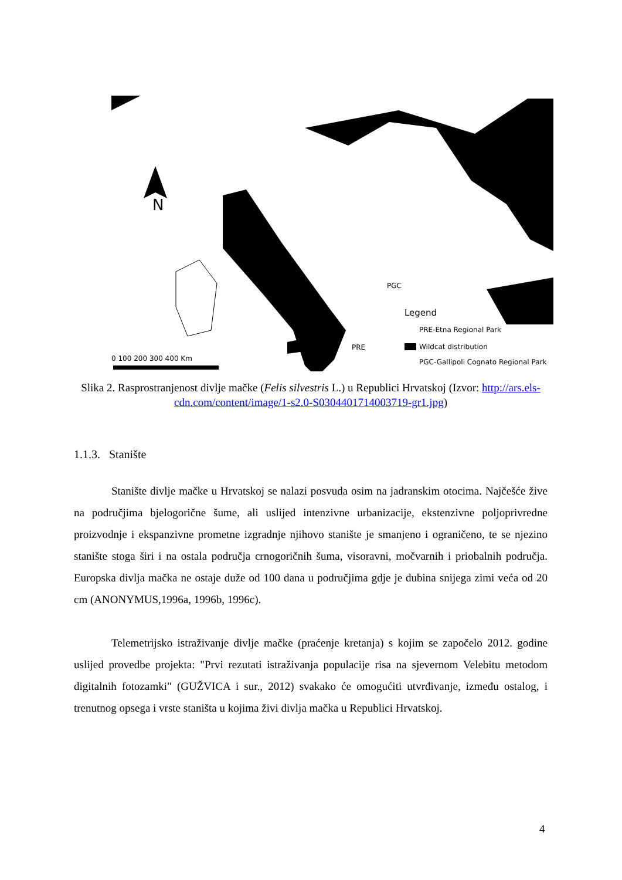N
Legend
PRE-Etna Regional Park
Wildcat distribution
PGC-Gallipoli Cognato Regional Park
PGC
PRE
0 100 200 300 400 Km
Slika 2. Rasprostranjenost divlje mačke (Felis silvestris L.) u Republici Hrvatskoj (Izvor: http://ars.els-cdn.com/content/image/1-s2.0-S0304401714003719-gr1.jpg)
1.1.3. Stanište
Stanište divlje mačke u Hrvatskoj se nalazi posvuda osim na jadranskim otocima. Najčešće žive na područjima bjelogorične šume, ali uslijed intenzivne urbanizacije, ekstenzivne poljoprivredne proizvodnje i ekspanzivne prometne izgradnje njihovo stanište je smanjeno i ograničeno, te se njezino stanište stoga širi i na ostala područja crnogoričnih šuma, visoravni, močvarnih i priobalnih područja. Europska divlja mačka ne ostaje duže od 100 dana u područjima gdje je dubina snijega zimi veća od 20 cm (ANONYMUS,1996a, 1996b, 1996c).
Telemetrijsko istraživanje divlje mačke (praćenje kretanja) s kojim se započelo 2012. godine uslijed provedbe projekta: "Prvi rezutati istraživanja populacije risa na sjevernom Velebitu metodom digitalnih fotozamki" (GUŽVICA i sur., 2012) svakako će omogućiti utvrđivanje, između ostalog, i trenutnog opsega i vrste staništa u kojima živi divlja mačka u Republici Hrvatskoj.
4